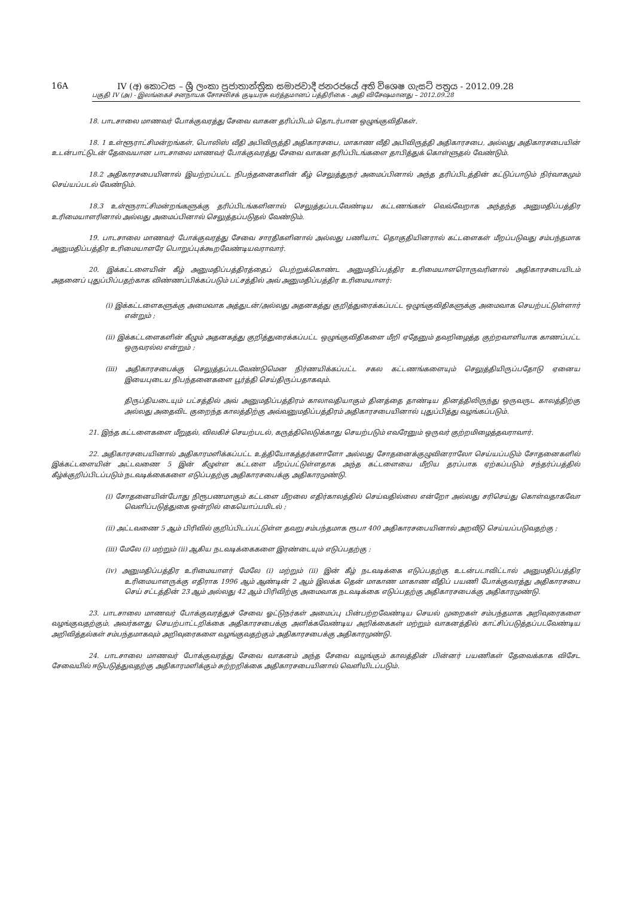16A IV (අ) කොටස – ශ්‍රී ලංකා ප්‍රජාතාන්ත්‍රික සමාජවාදී ජනරජයේ අති විශෙෂ ගැසට් පත්‍රය - 2012.09.28
பகுதி IV (அ) - இலங்கைச் சனநாயக சோசலிசக் குடியரசு வர்த்தமானப் பத்திரிகை - அதி விசேஷமானது – 2012.09.28
18. பாடசாலை மாணவர் போக்குவரத்து சேவை வாகன தரிப்பிடம் தொடர்பான ஒழுங்குவிதிகள்.
18. 1 உள்ளூராட்சிமன்றங்கள், பொலிஸ் வீதி அபிவிருத்தி அதிகாரசபை, மாகாண வீதி அபிவிருத்தி அதிகாரசபை, அல்லது அதிகாரசபையின் உடன்பாட்டுடன் தேவையான பாடசாலை மாணவர் போக்குவரத்து சேவை வாகன தரிப்பிடங்களை தாபித்துக் கொள்ளுதல் வேண்டும்.
18.2 அதிகாரசபையினால் இயற்றப்பட்ட நிபந்தனைகளின் கீழ் செலுத்துநர் அமைப்பினால் அந்த தரிப்பிடத்தின் கட்டுப்பாடும் நிர்வாகமும் செய்யப்படல் வேண்டும்.
18.3 உள்ளூராட்சிமன்றங்களுக்கு தரிப்பிடங்களினால் செலுத்தப்படவேண்டிய கட்டணங்கள் வெவ்வேறாக அந்தந்த அனுமதிப்பத்திர உரிமையாளரினால் அல்லது அமைப்பினால் செலுத்தப்படுதல் வேண்டும்.
19. பாடசாலை மாணவர் போக்குவரத்து சேவை சாரதிகளினால் அல்லது பணியாட் தொகுதியினரால் கட்டளைகள் மீறப்படுவது சம்பந்தமாக அனுமதிப்பத்திர உரிமையாளரே பொறுப்புக்கூறவேண்டியவராவார்.
20. இக்கட்டளையின் கீழ் அனுமதிப்பத்திரத்தைப் பெற்றுக்கொண்ட அனுமதிப்பத்திர உரிமையாளரொருவரினால் அதிகாரசபையிடம் அதனைப் புதுப்பிப்பதற்காக விண்ணப்பிக்கப்படும் பட்சத்தில் அவ் அனுமதிப்பத்திர உரிமையாளர்:
(i) இக்கட்டளைகளுக்கு அமைவாக அத்துடன்/அல்லது அதனகத்து குறித்துரைக்கப்பட்ட ஒழுங்குவிதிகளுக்கு அமைவாக செயற்பட்டுள்ளார் என்றும் ;
(ii) இக்கட்டளைகளின் கீழும் அதனகத்து குறித்துரைக்கப்பட்ட ஒழுங்குவிதிகளை மீறி ஏதேனும் தவறிழைத்த குற்றவாளியாக காணப்பட்ட ஒருவரல்ல என்றும் ;
(iii) அதிகாரசபைக்கு செலுத்தப்படவேண்டுமென நிர்ணயிக்கப்பட்ட சகல கட்டணங்களையும் செலுத்தியிருப்பதோடு ஏனைய இயைபுடைய நிபந்தனைகளை பூர்த்தி செய்திருப்பதாகவும்.
திருப்தியடையும் பட்சத்தில் அவ் அனுமதிப்பத்திரம் காலாவதியாகும் தினத்தை தாண்டிய தினத்திலிருந்து ஒருவருட காலத்திற்கு அல்லது அதைவிட குறைந்த காலத்திற்கு அவ்வனுமதிப்பத்திரம் அதிகாரசபையினால் புதுப்பித்து வழங்கப்படும்.
21. இந்த கட்டளைகளை மீறுதல், விலகிச் செயற்படல், கருத்திலெடுக்காது செயற்படும் எவரேனும் ஒருவர் குற்றமிழைத்தவராவார்.
22. அதிகாரசபையினால் அதிகாரமளிக்கப்பட்ட உத்தியோகத்தர்களாளோ அல்லது சோதனைக்குழுவினராலோ செய்யப்படும் சோதனைகளில் இக்கட்டளையின் அட்டவணை 5 இன் கீழுள்ள கட்டளை மீறப்பட்டுள்ளதாக அந்த கட்டளையை மீறிய தரப்பாக ஏற்கப்படும் சந்தர்ப்பத்தில் கீழ்க்குறிப்பிடப்படும் நடவடிக்கைகளை எடுப்பதற்கு அதிகாரசபைக்கு அதிகாரமுண்டு.
(i) சோதனையின்போது நிரூபணமாகும் கட்டளை மீறலை எதிர்காலத்தில் செய்வதில்லை என்றோ அல்லது சரிசெய்து கொள்வதாகவோ வெளிப்படுத்துகை ஒன்றில் கையொப்பமிடல் ;
(ii) அட்டவணை 5 ஆம் பிரிவில் குறிப்பிடப்பட்டுள்ள தவறு சம்பந்தமாக ரூபா 400 அதிகாரசபையினால் அறவீடு செய்யப்படுவதற்கு ;
(iii) மேலே (i) மற்றும் (ii) ஆகிய நடவடிக்கைகளை இரண்டையும் எடுப்பதற்கு ;
(iv) அனுமதிப்பத்திர உரிமையாளர் மேலே (i) மற்றும் (ii) இன் கீழ் நடவடிக்கை எடுப்பதற்கு உடன்படாவிட்டால் அனுமதிப்பத்திர உரிமையாளருக்கு எதிராக 1996 ஆம் ஆண்டின் 2 ஆம் இலக்க தென் மாகாண மாகாண வீதிப் பயணி போக்குவரத்து அதிகாரசபை செய் சட்டத்தின் 23 ஆம் அல்லது 42 ஆம் பிரிவிற்கு அமைவாக நடவடிக்கை எடுப்பதற்கு அதிகாரசபைக்கு அதிகாரமுண்டு.
23. பாடசாலை மாணவர் போக்குவரத்துச் சேவை ஓட்டுநர்கள் அமைப்பு பின்பற்றவேண்டிய செயல் முறைகள் சம்பந்தமாக அறிவுரைகளை வழங்குவதற்கும், அவர்களது செயற்பாட்டறிக்கை அதிகாரசபைக்கு அளிக்கவேண்டிய அறிக்கைகள் மற்றும் வாகனத்தில் காட்சிப்படுத்தப்படவேண்டிய அறிவித்தல்கள் சம்பந்தமாகவும் அறிவுரைகளை வழங்குவதற்கும் அதிகாரசபைக்கு அதிகாரமுண்டு.
24. பாடசாலை மாணவர் போக்குவரத்து சேவை வாகனம் அந்த சேவை வழங்கும் காலத்தின் பின்னர் பயணிகள் தேவைக்காக விசேட சேவையில் ஈடுபடுத்துவதற்கு அதிகாரமளிக்கும் சுற்றறிக்கை அதிகாரசபையினால் வெளியிடப்படும்.